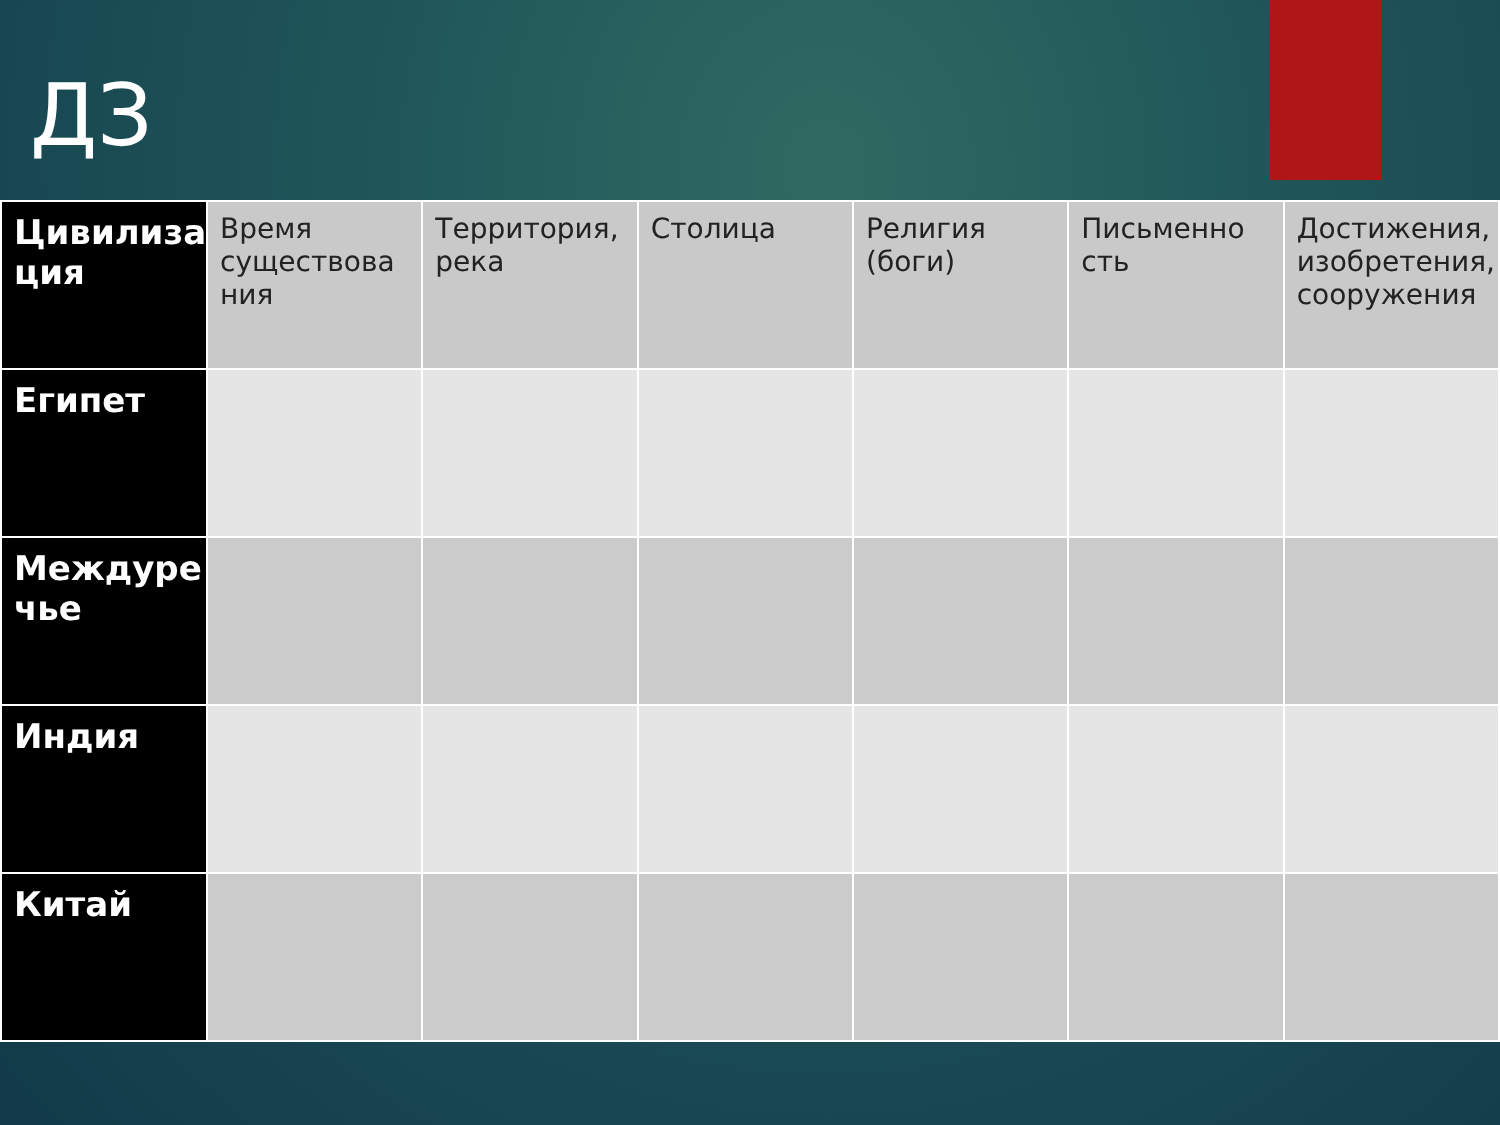ДЗ
| Цивилиза ция | Время существова ния | Территория, река | Столица | Религия (боги) | Письменно сть | Достижения, изобретения, сооружения |
| --- | --- | --- | --- | --- | --- | --- |
| Египет | | | | | | |
| Междуре чье | | | | | | |
| Индия | | | | | | |
| Китай | | | | | | |